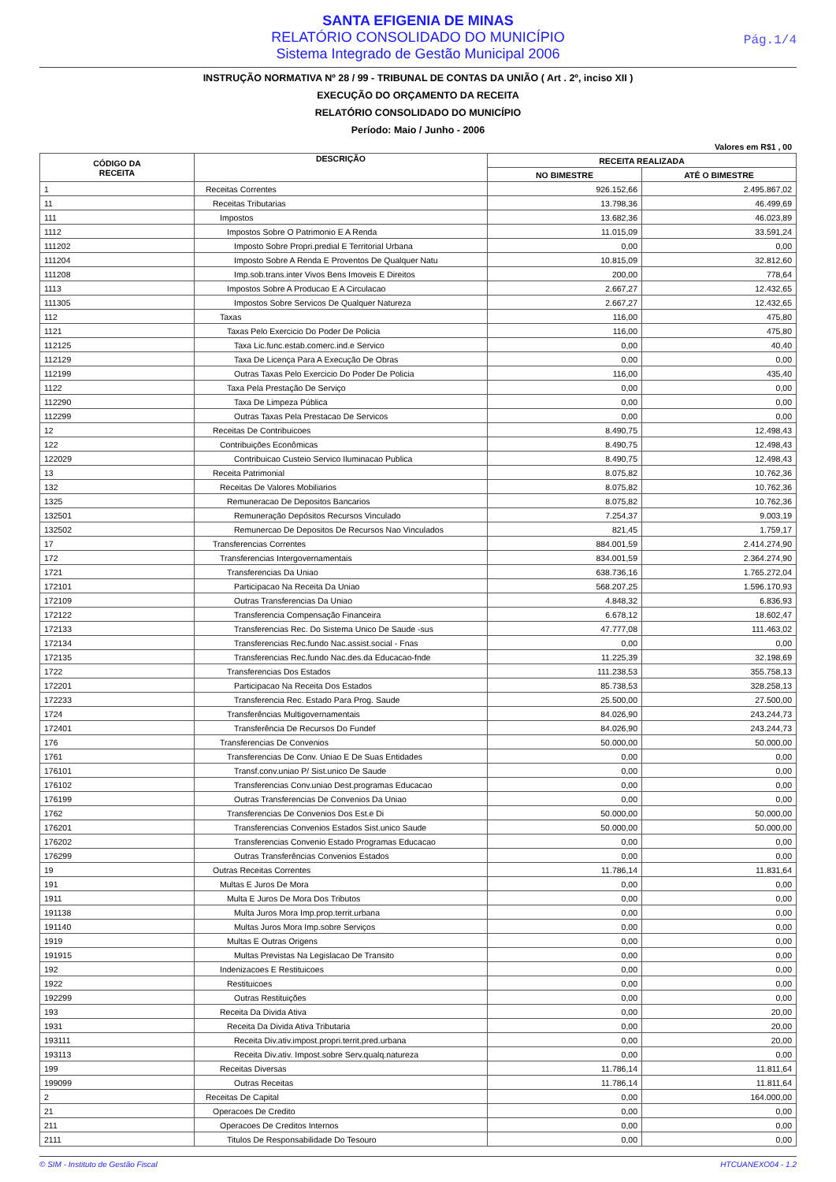SANTA EFIGENIA DE MINAS
RELATÓRIO CONSOLIDADO DO MUNICÍPIO
Sistema Integrado de Gestão Municipal 2006
Pág.1/4
INSTRUÇÃO NORMATIVA Nº 28 / 99 - TRIBUNAL DE CONTAS DA UNIÃO ( Art . 2º, inciso XII )
EXECUÇÃO DO ORÇAMENTO DA RECEITA
RELATÓRIO CONSOLIDADO DO MUNICÍPIO
Período: Maio / Junho - 2006
Valores em R$1 , 00
| CÓDIGO DA RECEITA | DESCRIÇÃO | RECEITA REALIZADA | |
| --- | --- | --- | --- |
| | | NO BIMESTRE | ATÉ O BIMESTRE |
| 1 | Receitas Correntes | 926.152,66 | 2.495.867,02 |
| 11 | Receitas Tributarias | 13.798,36 | 46.499,69 |
| 111 | Impostos | 13.682,36 | 46.023,89 |
| 1112 | Impostos Sobre O Patrimonio E A Renda | 11.015,09 | 33.591,24 |
| 111202 | Imposto Sobre Propri.predial E Territorial Urbana | 0,00 | 0,00 |
| 111204 | Imposto Sobre A Renda E Proventos De Qualquer Natu | 10.815,09 | 32.812,60 |
| 111208 | Imp.sob.trans.inter Vivos Bens Imoveis E Direitos | 200,00 | 778,64 |
| 1113 | Impostos Sobre A Producao E A Circulacao | 2.667,27 | 12.432,65 |
| 111305 | Impostos Sobre Servicos De Qualquer Natureza | 2.667,27 | 12.432,65 |
| 112 | Taxas | 116,00 | 475,80 |
| 1121 | Taxas Pelo Exercicio Do Poder De Policia | 116,00 | 475,80 |
| 112125 | Taxa Lic.func.estab.comerc.ind.e Servico | 0,00 | 40,40 |
| 112129 | Taxa De Licença Para A Execução De Obras | 0,00 | 0,00 |
| 112199 | Outras Taxas Pelo Exercicio Do Poder De Policia | 116,00 | 435,40 |
| 1122 | Taxa Pela Prestação De Serviço | 0,00 | 0,00 |
| 112290 | Taxa De Limpeza Pública | 0,00 | 0,00 |
| 112299 | Outras Taxas Pela Prestacao De Servicos | 0,00 | 0,00 |
| 12 | Receitas De Contribuicoes | 8.490,75 | 12.498,43 |
| 122 | Contribuições Econômicas | 8.490,75 | 12.498,43 |
| 122029 | Contribuicao Custeio Servico Iluminacao Publica | 8.490,75 | 12.498,43 |
| 13 | Receita Patrimonial | 8.075,82 | 10.762,36 |
| 132 | Receitas De Valores Mobiliarios | 8.075,82 | 10.762,36 |
| 1325 | Remuneracao De Depositos Bancarios | 8.075,82 | 10.762,36 |
| 132501 | Remuneração Depósitos Recursos Vinculado | 7.254,37 | 9.003,19 |
| 132502 | Remunercao De Depositos De Recursos Nao Vinculados | 821,45 | 1.759,17 |
| 17 | Transferencias Correntes | 884.001,59 | 2.414.274,90 |
| 172 | Transferencias Intergovernamentais | 834.001,59 | 2.364.274,90 |
| 1721 | Transferencias Da Uniao | 638.736,16 | 1.765.272,04 |
| 172101 | Participacao Na Receita Da Uniao | 568.207,25 | 1.596.170,93 |
| 172109 | Outras Transferencias Da Uniao | 4.848,32 | 6.836,93 |
| 172122 | Transferencia Compensação Financeira | 6.678,12 | 18.602,47 |
| 172133 | Transferencias Rec. Do Sistema Unico De Saude -sus | 47.777,08 | 111.463,02 |
| 172134 | Transferencias Rec.fundo Nac.assist.social - Fnas | 0,00 | 0,00 |
| 172135 | Transferencias Rec.fundo Nac.des.da Educacao-fnde | 11.225,39 | 32.198,69 |
| 1722 | Transferencias Dos Estados | 111.238,53 | 355.758,13 |
| 172201 | Participacao Na Receita Dos Estados | 85.738,53 | 328.258,13 |
| 172233 | Transferencia Rec. Estado Para Prog. Saude | 25.500,00 | 27.500,00 |
| 1724 | Transferências Multigovernamentais | 84.026,90 | 243.244,73 |
| 172401 | Transferência De Recursos Do Fundef | 84.026,90 | 243.244,73 |
| 176 | Transferencias De Convenios | 50.000,00 | 50.000,00 |
| 1761 | Transferencias De Conv. Uniao E De Suas Entidades | 0,00 | 0,00 |
| 176101 | Transf.conv.uniao P/ Sist.unico De Saude | 0,00 | 0,00 |
| 176102 | Transferencias Conv.uniao Dest.programas Educacao | 0,00 | 0,00 |
| 176199 | Outras Transferencias De Convenios Da Uniao | 0,00 | 0,00 |
| 1762 | Transferencias De Convenios Dos Est.e Di | 50.000,00 | 50.000,00 |
| 176201 | Transferencias Convenios Estados Sist.unico Saude | 50.000,00 | 50.000,00 |
| 176202 | Transferencias Convenio Estado Programas Educacao | 0,00 | 0,00 |
| 176299 | Outras Transferências Convenios Estados | 0,00 | 0,00 |
| 19 | Outras Receitas Correntes | 11.786,14 | 11.831,64 |
| 191 | Multas E Juros De Mora | 0,00 | 0,00 |
| 1911 | Multa E Juros De Mora Dos Tributos | 0,00 | 0,00 |
| 191138 | Multa Juros Mora Imp.prop.territ.urbana | 0,00 | 0,00 |
| 191140 | Multas Juros Mora Imp.sobre Serviços | 0,00 | 0,00 |
| 1919 | Multas E Outras Origens | 0,00 | 0,00 |
| 191915 | Multas Previstas Na Legislacao De Transito | 0,00 | 0,00 |
| 192 | Indenizacoes E Restituicoes | 0,00 | 0,00 |
| 1922 | Restituicoes | 0,00 | 0,00 |
| 192299 | Outras Restituições | 0,00 | 0,00 |
| 193 | Receita Da Divida Ativa | 0,00 | 20,00 |
| 1931 | Receita Da Divida Ativa Tributaria | 0,00 | 20,00 |
| 193111 | Receita Div.ativ.impost.propri.territ.pred.urbana | 0,00 | 20,00 |
| 193113 | Receita Div.ativ. Impost.sobre Serv.qualq.natureza | 0,00 | 0,00 |
| 199 | Receitas Diversas | 11.786,14 | 11.811,64 |
| 199099 | Outras Receitas | 11.786,14 | 11.811,64 |
| 2 | Receitas De Capital | 0,00 | 164.000,00 |
| 21 | Operacoes De Credito | 0,00 | 0,00 |
| 211 | Operacoes De Creditos Internos | 0,00 | 0,00 |
| 2111 | Titulos De Responsabilidade Do Tesouro | 0,00 | 0,00 |
© SIM - Instituto de Gestão Fiscal HTCUANEXO04 - 1.2